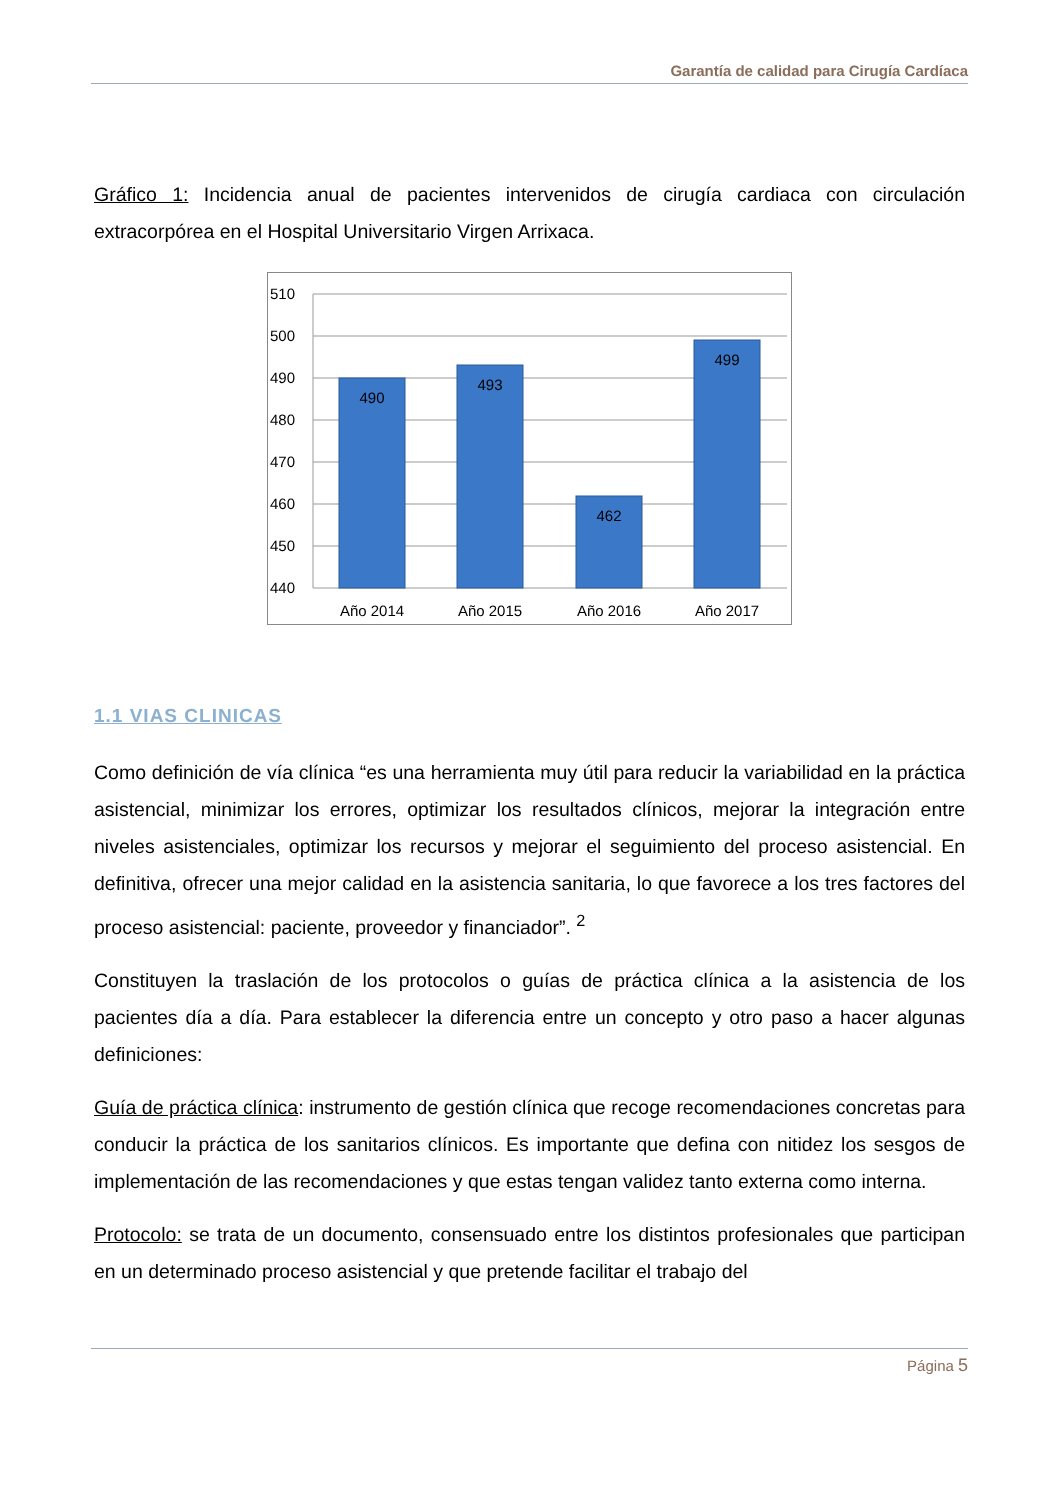Garantía de calidad para Cirugía Cardíaca
Gráfico 1: Incidencia anual de pacientes intervenidos de cirugía cardiaca con circulación extracorpórea en el Hospital Universitario Virgen Arrixaca.
510
500
490
480
470
460
450
440
490
493
462
499
Año 2014
Año 2015
Año 2016
Año 2017
1.1 VIAS CLINICAS
Como definición de vía clínica “es una herramienta muy útil para reducir la variabilidad en la práctica asistencial, minimizar los errores, optimizar los resultados clínicos, mejorar la integración entre niveles asistenciales, optimizar los recursos y mejorar el seguimiento del proceso asistencial. En definitiva, ofrecer una mejor calidad en la asistencia sanitaria, lo que favorece a los tres factores del proceso asistencial: paciente, proveedor y financiador”. <sup>2</sup>
Constituyen la traslación de los protocolos o guías de práctica clínica a la asistencia de los pacientes día a día. Para establecer la diferencia entre un concepto y otro paso a hacer algunas definiciones:
Guía de práctica clínica: instrumento de gestión clínica que recoge recomendaciones concretas para conducir la práctica de los sanitarios clínicos. Es importante que defina con nitidez los sesgos de implementación de las recomendaciones y que estas tengan validez tanto externa como interna.
Protocolo: se trata de un documento, consensuado entre los distintos profesionales que participan en un determinado proceso asistencial y que pretende facilitar el trabajo del
Página 5